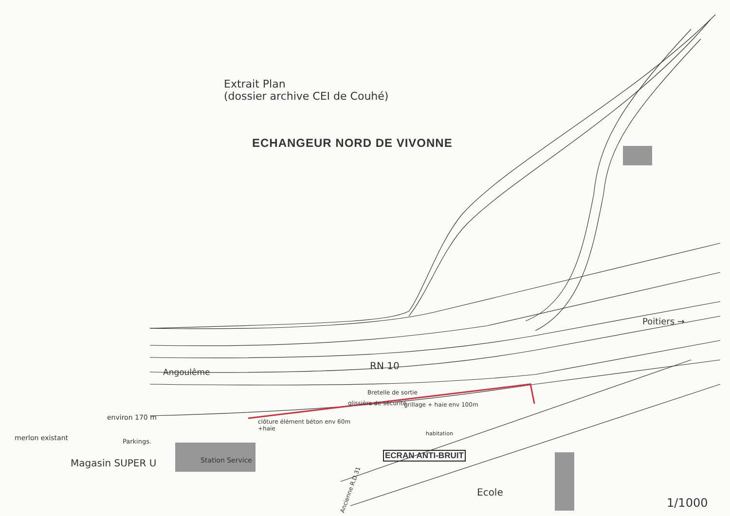Extrait Plan
(dossier archive CEI de Couhé)
ECHANGEUR NORD DE VIVONNE
RN 10
Angoulême
Poitiers →
Bretelle de sortie
glissière de sécurité grillage + haie env 100m
environ 170 m
clôture élément béton env 60m
+haie
merlon existant Parkings.
habitation
ECRAN ANTI-BRUIT
Magasin SUPER U Station Service
Ancienne R.D.31 Ecole
1/1000